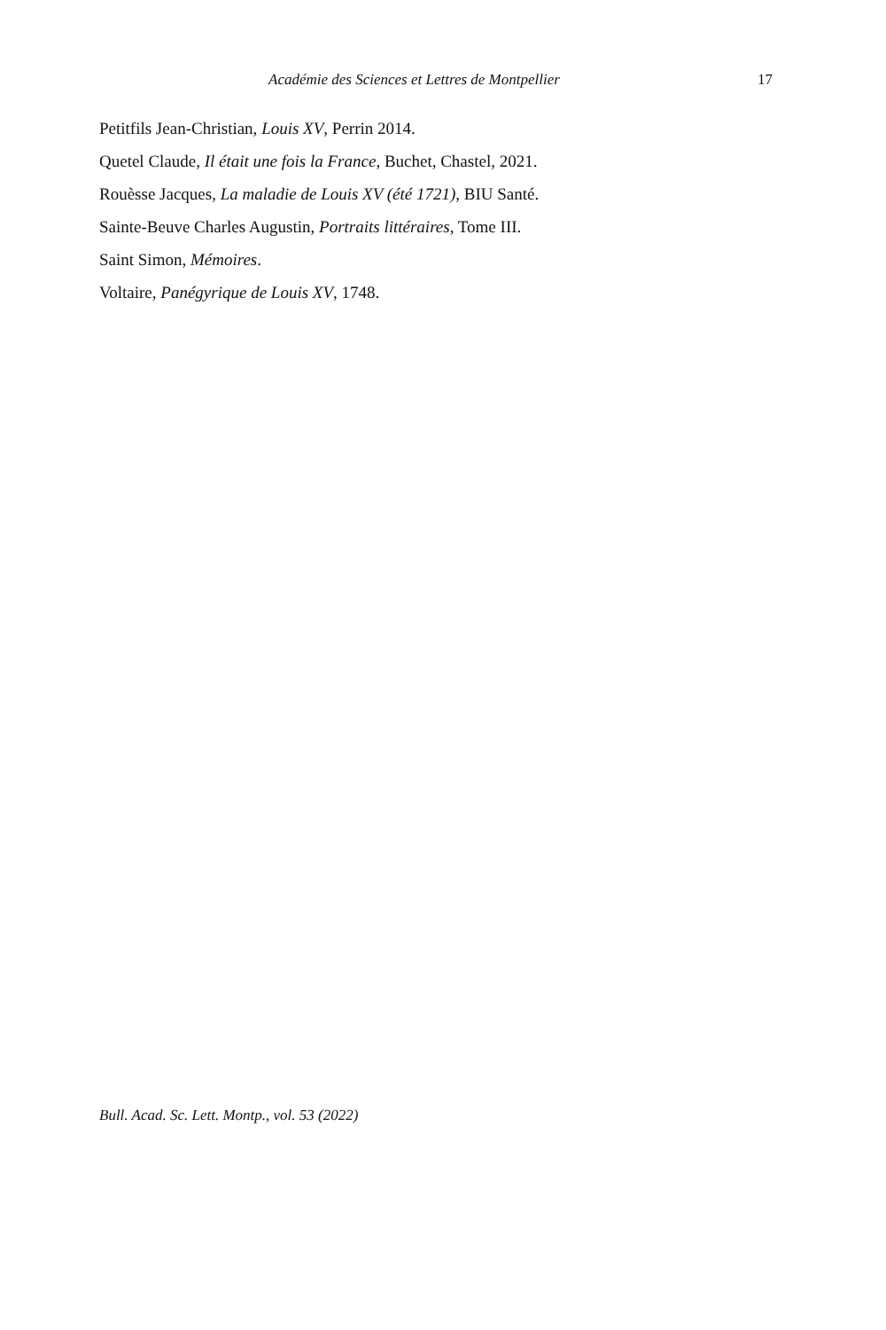Académie des Sciences et Lettres de Montpellier 17
Petitfils Jean-Christian, Louis XV, Perrin 2014.
Quetel Claude, Il était une fois la France, Buchet, Chastel, 2021.
Rouèsse Jacques, La maladie de Louis XV (été 1721), BIU Santé.
Sainte-Beuve Charles Augustin, Portraits littéraires, Tome III.
Saint Simon, Mémoires.
Voltaire, Panégyrique de Louis XV, 1748.
Bull. Acad. Sc. Lett. Montp., vol. 53 (2022)